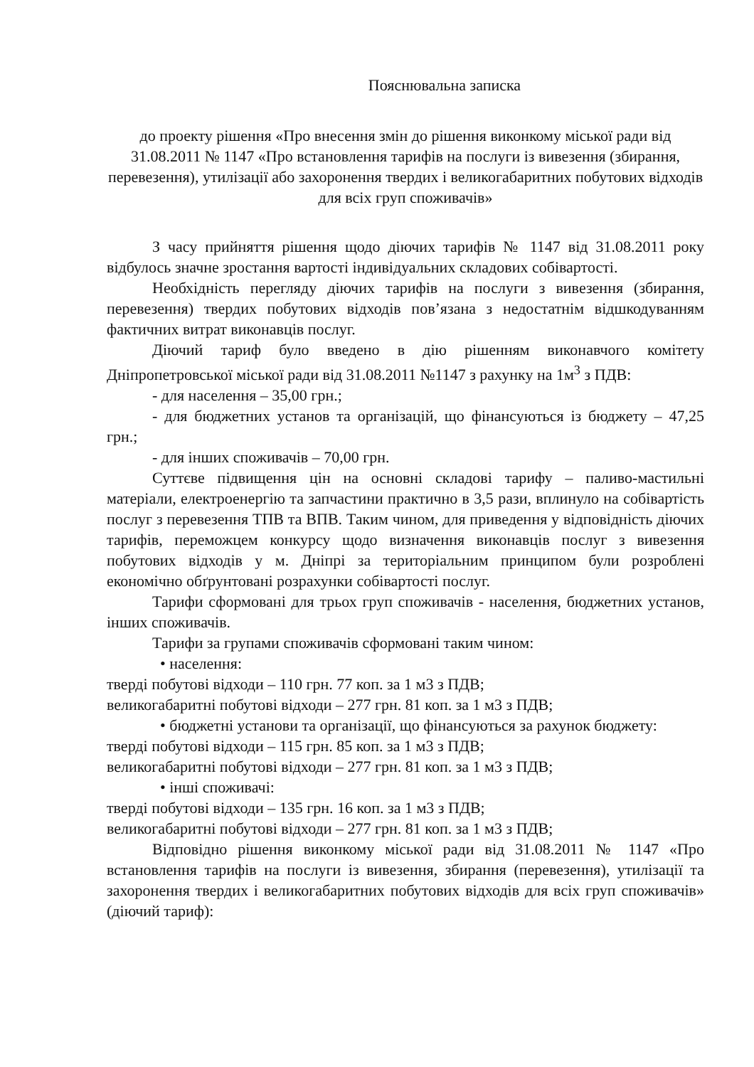Пояснювальна записка
до проекту рішення «Про внесення змін до рішення виконкому міської ради від 31.08.2011 № 1147 «Про встановлення тарифів на послуги із вивезення (збирання, перевезення), утилізації або захоронення твердих і великогабаритних побутових відходів для всіх груп споживачів»
З часу прийняття рішення щодо діючих тарифів № 1147 від 31.08.2011 року відбулось значне зростання вартості індивідуальних складових собівартості.
Необхідність перегляду діючих тарифів на послуги з вивезення (збирання, перевезення) твердих побутових відходів пов’язана з недостатнім відшкодуванням фактичних витрат виконавців послуг.
Діючий тариф було введено в дію рішенням виконавчого комітету Дніпропетровської міської ради від 31.08.2011 №1147 з рахунку на 1м<sup>3</sup> з ПДВ:
- для населення – 35,00 грн.;
- для бюджетних установ та організацій, що фінансуються із бюджету – 47,25 грн.;
- для інших споживачів – 70,00 грн.
Суттєве підвищення цін на основні складові тарифу – паливо-мастильні матеріали, електроенергію та запчастини практично в 3,5 рази, вплинуло на собівартість послуг з перевезення ТПВ та ВПВ. Таким чином, для приведення у відповідність діючих тарифів, переможцем конкурсу щодо визначення виконавців послуг з вивезення побутових відходів у м. Дніпрі за територіальним принципом були розроблені економічно обґрунтовані розрахунки собівартості послуг.
Тарифи сформовані для трьох груп споживачів - населення, бюджетних установ, інших споживачів.
Тарифи за групами споживачів сформовані таким чином:
• населення:
тверді побутові відходи – 110 грн. 77 коп. за 1 м3 з ПДВ;
великогабаритні побутові відходи – 277 грн. 81 коп. за 1 м3 з ПДВ;
• бюджетні установи та організації, що фінансуються за рахунок бюджету:
тверді побутові відходи – 115 грн. 85 коп. за 1 м3 з ПДВ;
великогабаритні побутові відходи – 277 грн. 81 коп. за 1 м3 з ПДВ;
• інші споживачі:
тверді побутові відходи – 135 грн. 16 коп. за 1 м3 з ПДВ;
великогабаритні побутові відходи – 277 грн. 81 коп. за 1 м3 з ПДВ;
Відповідно рішення виконкому міської ради від 31.08.2011 № 1147 «Про встановлення тарифів на послуги із вивезення, збирання (перевезення), утилізації та захоронення твердих і великогабаритних побутових відходів для всіх груп споживачів» (діючий тариф):